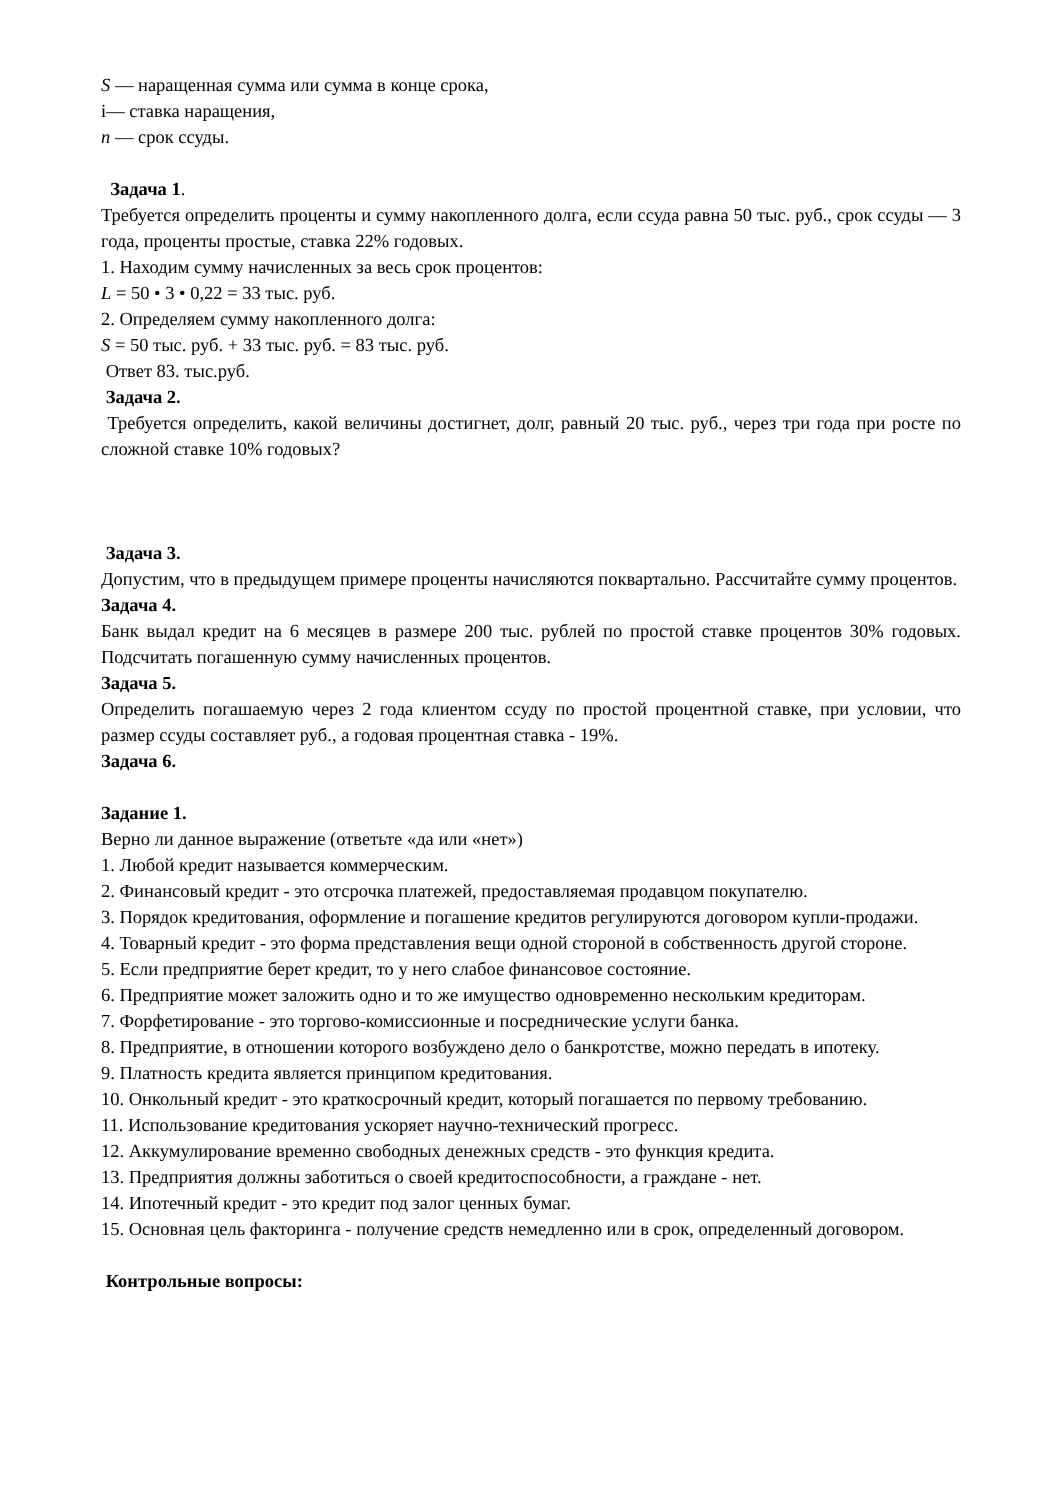S — наращенная сумма или сумма в конце срока,
i— ставка наращения,
n — срок ссуды.
Задача 1.
Требуется определить проценты и сумму накопленного долга, если ссуда равна 50 тыс. руб., срок ссуды — 3 года, проценты простые, ставка 22% годовых.
1. Находим сумму начисленных за весь срок процентов:
L = 50 • 3 • 0,22 = 33 тыс. руб.
2. Определяем сумму накопленного долга:
S = 50 тыс. руб. + 33 тыс. руб. = 83 тыс. руб.
Ответ 83. тыс.руб.
Задача 2.
Требуется определить, какой величины достигнет, долг, равный 20 тыс. руб., через три года при росте по сложной ставке 10% годовых?
Задача 3.
Допустим, что в предыдущем примере проценты начисляются поквартально. Рассчитайте сумму процентов.
Задача 4.
Банк выдал кредит на 6 месяцев в размере 200 тыс. рублей по простой ставке процентов 30% годовых. Подсчитать погашенную сумму начисленных процентов.
Задача 5.
Определить погашаемую через 2 года клиентом ссуду по простой процентной ставке, при условии, что размер ссуды составляет руб., а годовая процентная ставка - 19%.
Задача 6.
Задание 1.
Верно ли данное выражение (ответьте «да или «нет»)
1. Любой кредит называется коммерческим.
2. Финансовый кредит - это отсрочка платежей, предоставляемая продавцом покупателю.
3. Порядок кредитования, оформление и погашение кредитов регулируются договором купли-продажи.
4. Товарный кредит - это форма представления вещи одной стороной в собственность другой стороне.
5. Если предприятие берет кредит, то у него слабое финансовое состояние.
6. Предприятие может заложить одно и то же имущество одновременно нескольким кредиторам.
7. Форфетирование - это торгово-комиссионные и посреднические услуги банка.
8. Предприятие, в отношении которого возбуждено дело о банкротстве, можно передать в ипотеку.
9. Платность кредита является принципом кредитования.
10. Онкольный кредит - это краткосрочный кредит, который погашается по первому требованию.
11. Использование кредитования ускоряет научно-технический прогресс.
12. Аккумулирование временно свободных денежных средств - это функция кредита.
13. Предприятия должны заботиться о своей кредитоспособности, а граждане - нет.
14. Ипотечный кредит - это кредит под залог ценных бумаг.
15. Основная цель факторинга - получение средств немедленно или в срок, определенный договором.
Контрольные вопросы: